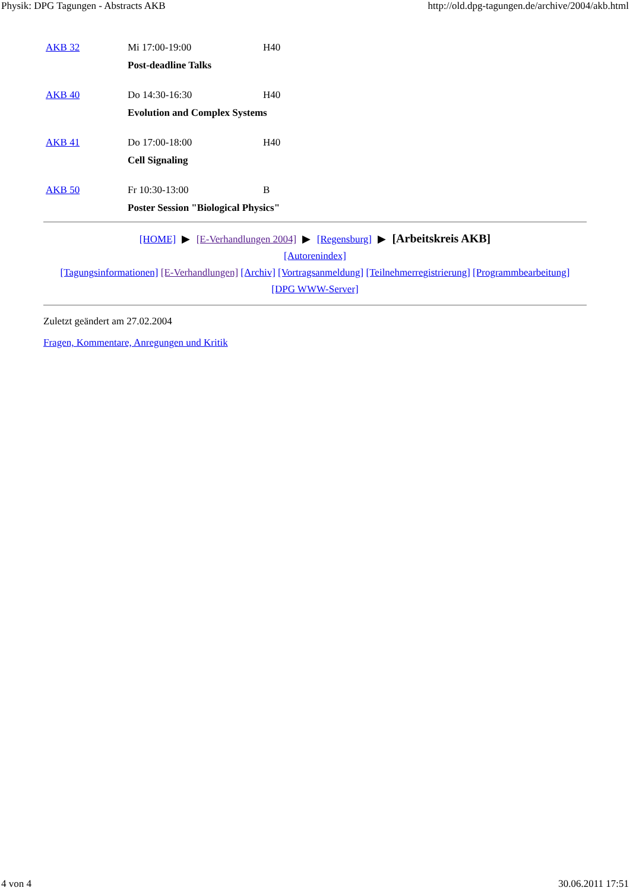Physik: DPG Tagungen - Abstracts AKB http://old.dpg-tagungen.de/archive/2004/akb.html
| AKB 32 | Mi 17:00-19:00 | H40 |
| | Post-deadline Talks | |
| AKB 40 | Do 14:30-16:30 | H40 |
| | Evolution and Complex Systems | |
| AKB 41 | Do 17:00-18:00 | H40 |
| | Cell Signaling | |
| AKB 50 | Fr 10:30-13:00 | B |
| | Poster Session "Biological Physics" | |
[HOME] ▶ [E-Verhandlungen 2004] ▶ [Regensburg] ▶ [Arbeitskreis AKB]
[Autorenindex]
[Tagungsinformationen] [E-Verhandlungen] [Archiv] [Vortragsanmeldung] [Teilnehmerregistrierung] [Programmbearbeitung]
[DPG WWW-Server]
Zuletzt geändert am 27.02.2004
Fragen, Kommentare, Anregungen und Kritik
4 von 4 30.06.2011 17:51